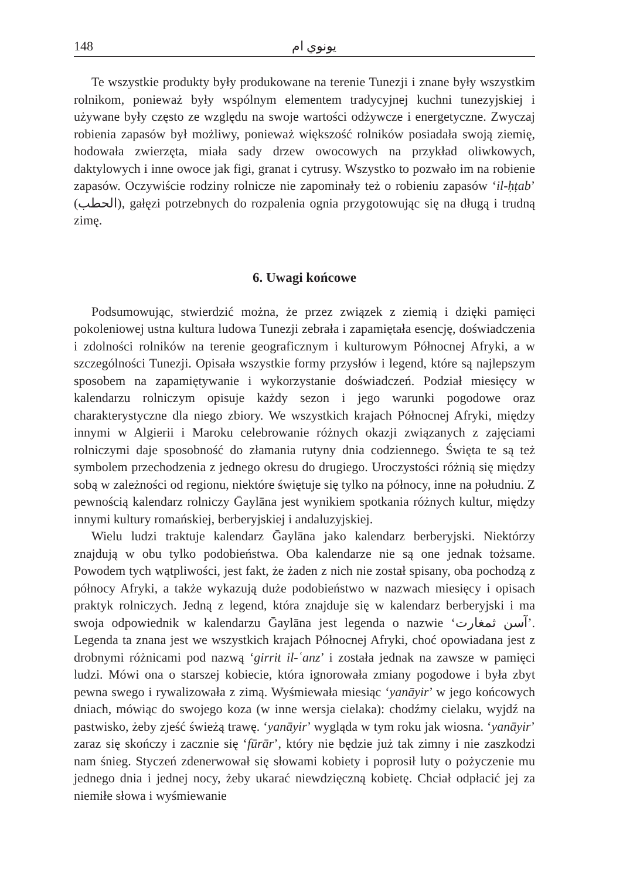148 يونوي ام
Te wszystkie produkty były produkowane na terenie Tunezji i znane były wszystkim rolnikom, ponieważ były wspólnym elementem tradycyjnej kuchni tunezyjskiej i używane były często ze względu na swoje wartości odżywcze i energetyczne. Zwyczaj robienia zapasów był możliwy, ponieważ większość rolników posiadała swoją ziemię, hodowała zwierzęta, miała sady drzew owocowych na przykład oliwkowych, daktylowych i inne owoce jak figi, granat i cytrusy. Wszystko to pozwało im na robienie zapasów. Oczywiście rodziny rolnicze nie zapominały też o robieniu zapasów ‘il-ḥṭab’ (الحطب), gałęzi potrzebnych do rozpalenia ognia przygotowując się na długą i trudną zimę.
6. Uwagi końcowe
Podsumowując, stwierdzić można, że przez związek z ziemią i dzięki pamięci pokoleniowej ustna kultura ludowa Tunezji zebrała i zapamiętała esencję, doświadczenia i zdolności rolników na terenie geograficznym i kulturowym Północnej Afryki, a w szczególności Tunezji. Opisała wszystkie formy przysłów i legend, które są najlepszym sposobem na zapamiętywanie i wykorzystanie doświadczeń. Podział miesięcy w kalendarzu rolniczym opisuje każdy sezon i jego warunki pogodowe oraz charakterystyczne dla niego zbiory. We wszystkich krajach Północnej Afryki, między innymi w Algierii i Maroku celebrowanie różnych okazji związanych z zajęciami rolniczymi daje sposobność do złamania rutyny dnia codziennego. Święta te są też symbolem przechodzenia z jednego okresu do drugiego. Uroczystości różnią się między sobą w zależności od regionu, niektóre świętuje się tylko na północy, inne na południu. Z pewnością kalendarz rolniczy Ḡaylāna jest wynikiem spotkania różnych kultur, między innymi kultury romańskiej, berberyjskiej i andaluzyjskiej.
Wielu ludzi traktuje kalendarz Ḡaylāna jako kalendarz berberyjski. Niektórzy znajdują w obu tylko podobieństwa. Oba kalendarze nie są one jednak tożsame. Powodem tych wątpliwości, jest fakt, że żaden z nich nie został spisany, oba pochodzą z północy Afryki, a także wykazują duże podobieństwo w nazwach miesięcy i opisach praktyk rolniczych. Jedną z legend, która znajduje się w kalendarz berberyjski i ma swoja odpowiednik w kalendarzu Ḡaylāna jest legenda o nazwie ‘آسن ثمغارت’. Legenda ta znana jest we wszystkich krajach Północnej Afryki, choć opowiadana jest z drobnymi różnicami pod nazwą ‘girrit il-ʿanz’ i została jednak na zawsze w pamięci ludzi. Mówi ona o starszej kobiecie, która ignorowała zmiany pogodowe i była zbyt pewna swego i rywalizowała z zimą. Wyśmiewała miesiąc ‘yanāyir’ w jego końcowych dniach, mówiąc do swojego koza (w inne wersja cielaka): chodźmy cielaku, wyjdź na pastwisko, żeby zjeść świeżą trawę. ‘yanāyir’ wygląda w tym roku jak wiosna. ‘yanāyir’ zaraz się skończy i zacznie się ‘fūrār’, który nie będzie już tak zimny i nie zaszkodzi nam śnieg. Styczeń zdenerwował się słowami kobiety i poprosił luty o pożyczenie mu jednego dnia i jednej nocy, żeby ukarać niewdzięczną kobietę. Chciał odpłacić jej za niemiłe słowa i wyśmiewanie